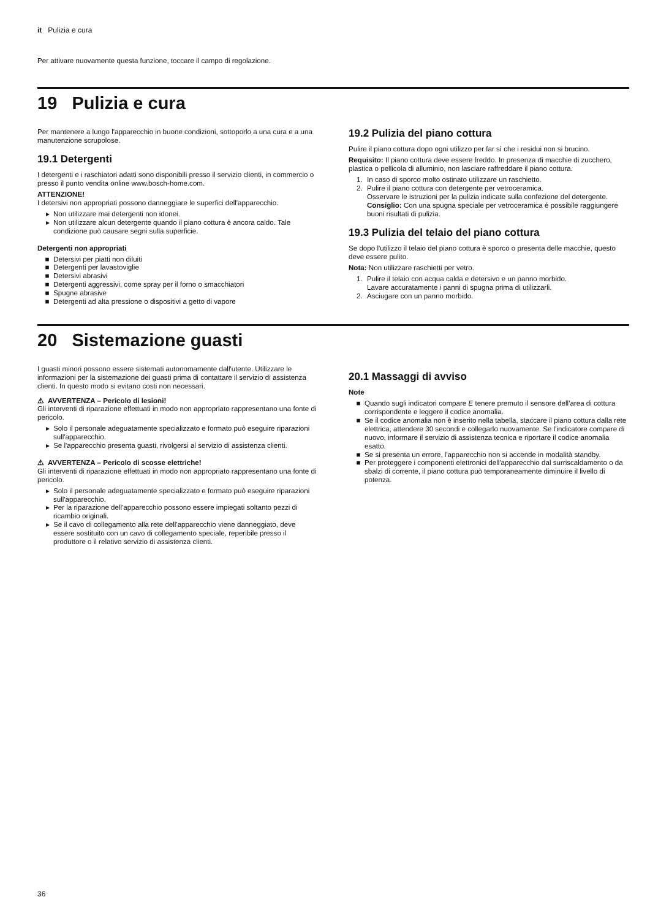it Pulizia e cura
Per attivare nuovamente questa funzione, toccare il campo di regolazione.
19 Pulizia e cura
Per mantenere a lungo l'apparecchio in buone condizioni, sottoporlo a una cura e a una manutenzione scrupolose.
19.1 Detergenti
I detergenti e i raschiatori adatti sono disponibili presso il servizio clienti, in commercio o presso il punto vendita online www.bosch-home.com.
ATTENZIONE!
I detersivi non appropriati possono danneggiare le superfici dell'apparecchio.
Non utilizzare mai detergenti non idonei.
Non utilizzare alcun detergente quando il piano cottura è ancora caldo. Tale condizione può causare segni sulla superficie.
Detergenti non appropriati
Detersivi per piatti non diluiti
Detergenti per lavastoviglie
Detersivi abrasivi
Detergenti aggressivi, come spray per il forno o smacchiatori
Spugne abrasive
Detergenti ad alta pressione o dispositivi a getto di vapore
19.2 Pulizia del piano cottura
Pulire il piano cottura dopo ogni utilizzo per far sì che i residui non si brucino.
Requisito: Il piano cottura deve essere freddo. In presenza di macchie di zucchero, plastica o pellicola di alluminio, non lasciare raffreddare il piano cottura.
1. In caso di sporco molto ostinato utilizzare un raschietto.
2. Pulire il piano cottura con detergente per vetroceramica.
Osservare le istruzioni per la pulizia indicate sulla confezione del detergente.
Consiglio: Con una spugna speciale per vetroceramica è possibile raggiungere buoni risultati di pulizia.
19.3 Pulizia del telaio del piano cottura
Se dopo l'utilizzo il telaio del piano cottura è sporco o presenta delle macchie, questo deve essere pulito.
Nota: Non utilizzare raschietti per vetro.
1. Pulire il telaio con acqua calda e detersivo e un panno morbido.
Lavare accuratamente i panni di spugna prima di utilizzarli.
2. Asciugare con un panno morbido.
20 Sistemazione guasti
I guasti minori possono essere sistemati autonomamente dall'utente. Utilizzare le informazioni per la sistemazione dei guasti prima di contattare il servizio di assistenza clienti. In questo modo si evitano costi non necessari.
⚠ AVVERTENZA – Pericolo di lesioni!
Gli interventi di riparazione effettuati in modo non appropriato rappresentano una fonte di pericolo.
Solo il personale adeguatamente specializzato e formato può eseguire riparazioni sull'apparecchio.
Se l'apparecchio presenta guasti, rivolgersi al servizio di assistenza clienti.
⚠ AVVERTENZA – Pericolo di scosse elettriche!
Gli interventi di riparazione effettuati in modo non appropriato rappresentano una fonte di pericolo.
Solo il personale adeguatamente specializzato e formato può eseguire riparazioni sull'apparecchio.
Per la riparazione dell'apparecchio possono essere impiegati soltanto pezzi di ricambio originali.
Se il cavo di collegamento alla rete dell'apparecchio viene danneggiato, deve essere sostituito con un cavo di collegamento speciale, reperibile presso il produttore o il relativo servizio di assistenza clienti.
20.1 Massaggi di avviso
Note
Quando sugli indicatori compare E tenere premuto il sensore dell'area di cottura corrispondente e leggere il codice anomalia.
Se il codice anomalia non è inserito nella tabella, staccare il piano cottura dalla rete elettrica, attendere 30 secondi e collegarlo nuovamente. Se l'indicatore compare di nuovo, informare il servizio di assistenza tecnica e riportare il codice anomalia esatto.
Se si presenta un errore, l'apparecchio non si accende in modalità standby.
Per proteggere i componenti elettronici dell'apparecchio dal surriscaldamento o da sbalzi di corrente, il piano cottura può temporaneamente diminuire il livello di potenza.
36